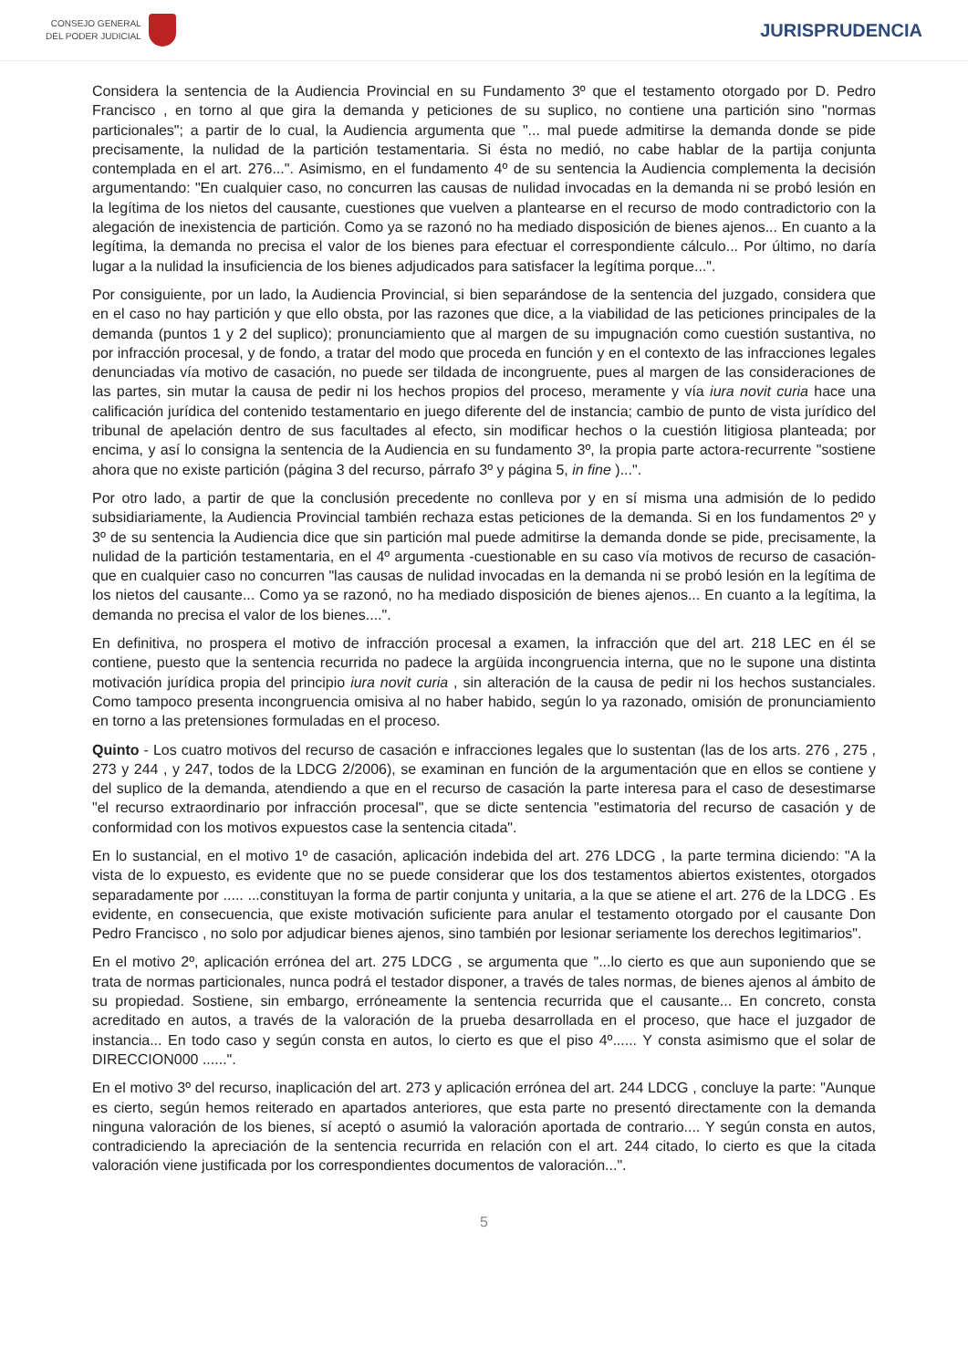CONSEJO GENERAL
DEL PODER JUDICIAL
JURISPRUDENCIA
Considera la sentencia de la Audiencia Provincial en su Fundamento 3º que el testamento otorgado por D. Pedro Francisco , en torno al que gira la demanda y peticiones de su suplico, no contiene una partición sino "normas particionales"; a partir de lo cual, la Audiencia argumenta que "... mal puede admitirse la demanda donde se pide precisamente, la nulidad de la partición testamentaria. Si ésta no medió, no cabe hablar de la partija conjunta contemplada en el art. 276...". Asimismo, en el fundamento 4º de su sentencia la Audiencia complementa la decisión argumentando: "En cualquier caso, no concurren las causas de nulidad invocadas en la demanda ni se probó lesión en la legítima de los nietos del causante, cuestiones que vuelven a plantearse en el recurso de modo contradictorio con la alegación de inexistencia de partición. Como ya se razonó no ha mediado disposición de bienes ajenos... En cuanto a la legítima, la demanda no precisa el valor de los bienes para efectuar el correspondiente cálculo... Por último, no daría lugar a la nulidad la insuficiencia de los bienes adjudicados para satisfacer la legítima porque...".
Por consiguiente, por un lado, la Audiencia Provincial, si bien separándose de la sentencia del juzgado, considera que en el caso no hay partición y que ello obsta, por las razones que dice, a la viabilidad de las peticiones principales de la demanda (puntos 1 y 2 del suplico); pronunciamiento que al margen de su impugnación como cuestión sustantiva, no por infracción procesal, y de fondo, a tratar del modo que proceda en función y en el contexto de las infracciones legales denunciadas vía motivo de casación, no puede ser tildada de incongruente, pues al margen de las consideraciones de las partes, sin mutar la causa de pedir ni los hechos propios del proceso, meramente y vía iura novit curia hace una calificación jurídica del contenido testamentario en juego diferente del de instancia; cambio de punto de vista jurídico del tribunal de apelación dentro de sus facultades al efecto, sin modificar hechos o la cuestión litigiosa planteada; por encima, y así lo consigna la sentencia de la Audiencia en su fundamento 3º, la propia parte actora-recurrente "sostiene ahora que no existe partición (página 3 del recurso, párrafo 3º y página 5, in fine )...".
Por otro lado, a partir de que la conclusión precedente no conlleva por y en sí misma una admisión de lo pedido subsidiariamente, la Audiencia Provincial también rechaza estas peticiones de la demanda. Si en los fundamentos 2º y 3º de su sentencia la Audiencia dice que sin partición mal puede admitirse la demanda donde se pide, precisamente, la nulidad de la partición testamentaria, en el 4º argumenta -cuestionable en su caso vía motivos de recurso de casación- que en cualquier caso no concurren "las causas de nulidad invocadas en la demanda ni se probó lesión en la legítima de los nietos del causante... Como ya se razonó, no ha mediado disposición de bienes ajenos... En cuanto a la legítima, la demanda no precisa el valor de los bienes....".
En definitiva, no prospera el motivo de infracción procesal a examen, la infracción que del art. 218 LEC en él se contiene, puesto que la sentencia recurrida no padece la argüida incongruencia interna, que no le supone una distinta motivación jurídica propia del principio iura novit curia , sin alteración de la causa de pedir ni los hechos sustanciales. Como tampoco presenta incongruencia omisiva al no haber habido, según lo ya razonado, omisión de pronunciamiento en torno a las pretensiones formuladas en el proceso.
Quinto - Los cuatro motivos del recurso de casación e infracciones legales que lo sustentan (las de los arts. 276 , 275 , 273 y 244 , y 247, todos de la LDCG 2/2006), se examinan en función de la argumentación que en ellos se contiene y del suplico de la demanda, atendiendo a que en el recurso de casación la parte interesa para el caso de desestimarse "el recurso extraordinario por infracción procesal", que se dicte sentencia "estimatoria del recurso de casación y de conformidad con los motivos expuestos case la sentencia citada".
En lo sustancial, en el motivo 1º de casación, aplicación indebida del art. 276 LDCG , la parte termina diciendo: "A la vista de lo expuesto, es evidente que no se puede considerar que los dos testamentos abiertos existentes, otorgados separadamente por ..... ...constituyan la forma de partir conjunta y unitaria, a la que se atiene el art. 276 de la LDCG . Es evidente, en consecuencia, que existe motivación suficiente para anular el testamento otorgado por el causante Don Pedro Francisco , no solo por adjudicar bienes ajenos, sino también por lesionar seriamente los derechos legitimarios".
En el motivo 2º, aplicación errónea del art. 275 LDCG , se argumenta que "...lo cierto es que aun suponiendo que se trata de normas particionales, nunca podrá el testador disponer, a través de tales normas, de bienes ajenos al ámbito de su propiedad. Sostiene, sin embargo, erróneamente la sentencia recurrida que el causante... En concreto, consta acreditado en autos, a través de la valoración de la prueba desarrollada en el proceso, que hace el juzgador de instancia... En todo caso y según consta en autos, lo cierto es que el piso 4º...... Y consta asimismo que el solar de DIRECCION000 ......".
En el motivo 3º del recurso, inaplicación del art. 273 y aplicación errónea del art. 244 LDCG , concluye la parte: "Aunque es cierto, según hemos reiterado en apartados anteriores, que esta parte no presentó directamente con la demanda ninguna valoración de los bienes, sí aceptó o asumió la valoración aportada de contrario.... Y según consta en autos, contradiciendo la apreciación de la sentencia recurrida en relación con el art. 244 citado, lo cierto es que la citada valoración viene justificada por los correspondientes documentos de valoración...".
5